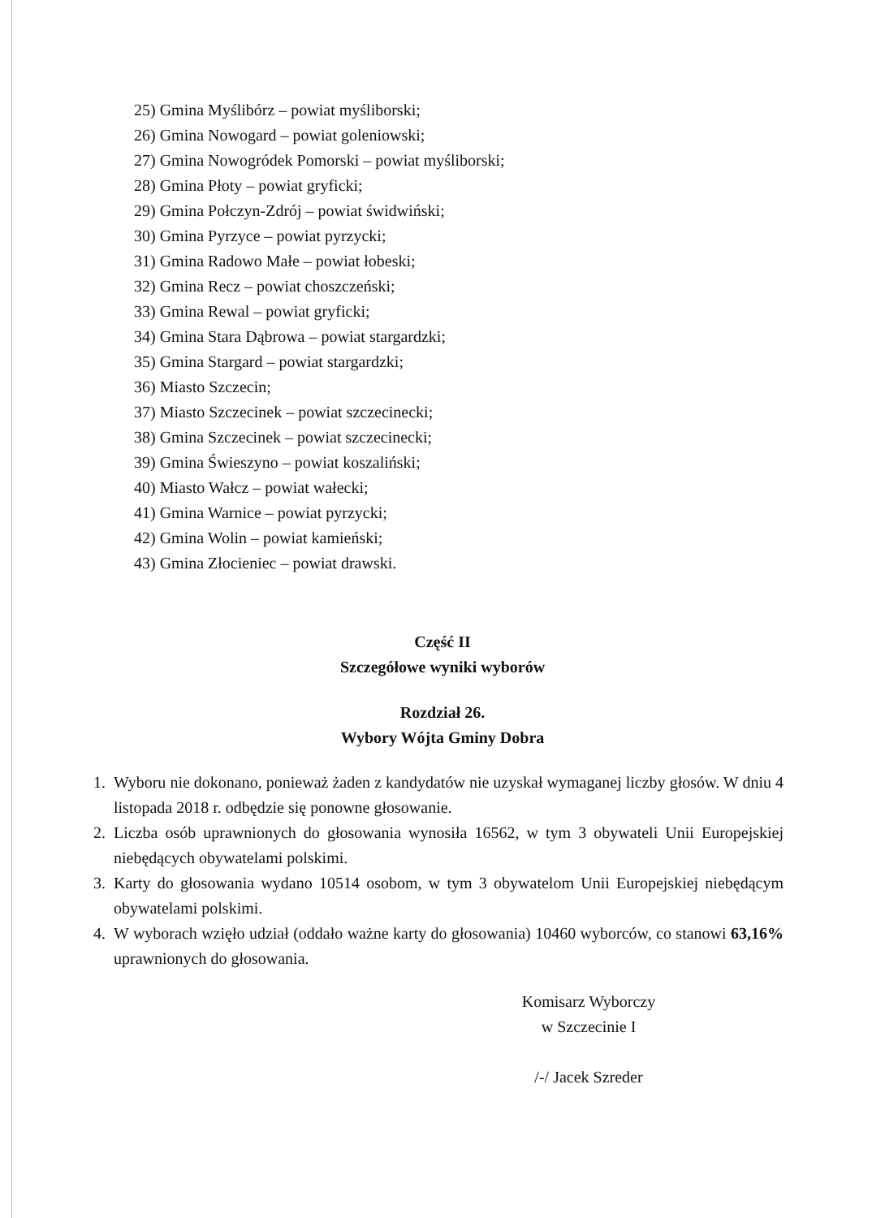25) Gmina Myślibórz – powiat myśliborski;
26) Gmina Nowogard – powiat goleniowski;
27) Gmina Nowogródek Pomorski – powiat myśliborski;
28) Gmina Płoty – powiat gryficki;
29) Gmina Połczyn-Zdrój – powiat świdwiński;
30) Gmina Pyrzyce – powiat pyrzycki;
31) Gmina Radowo Małe – powiat łobeski;
32) Gmina Recz – powiat choszczeński;
33) Gmina Rewal – powiat gryficki;
34) Gmina Stara Dąbrowa – powiat stargardzki;
35) Gmina Stargard – powiat stargardzki;
36) Miasto Szczecin;
37) Miasto Szczecinek – powiat szczecinecki;
38) Gmina Szczecinek – powiat szczecinecki;
39) Gmina Świeszyno – powiat koszaliński;
40) Miasto Wałcz – powiat wałecki;
41) Gmina Warnice – powiat pyrzycki;
42) Gmina Wolin – powiat kamieński;
43) Gmina Złocieniec – powiat drawski.
Część II
Szczegółowe wyniki wyborów
Rozdział 26.
Wybory Wójta Gminy Dobra
1. Wyboru nie dokonano, ponieważ żaden z kandydatów nie uzyskał wymaganej liczby głosów. W dniu 4 listopada 2018 r. odbędzie się ponowne głosowanie.
2. Liczba osób uprawnionych do głosowania wynosiła 16562, w tym 3 obywateli Unii Europejskiej niebędących obywatelami polskimi.
3. Karty do głosowania wydano 10514 osobom, w tym 3 obywatelom Unii Europejskiej niebędącym obywatelami polskimi.
4. W wyborach wzięło udział (oddało ważne karty do głosowania) 10460 wyborców, co stanowi 63,16% uprawnionych do głosowania.
Komisarz Wyborczy
w Szczecinie I
/-/ Jacek Szreder